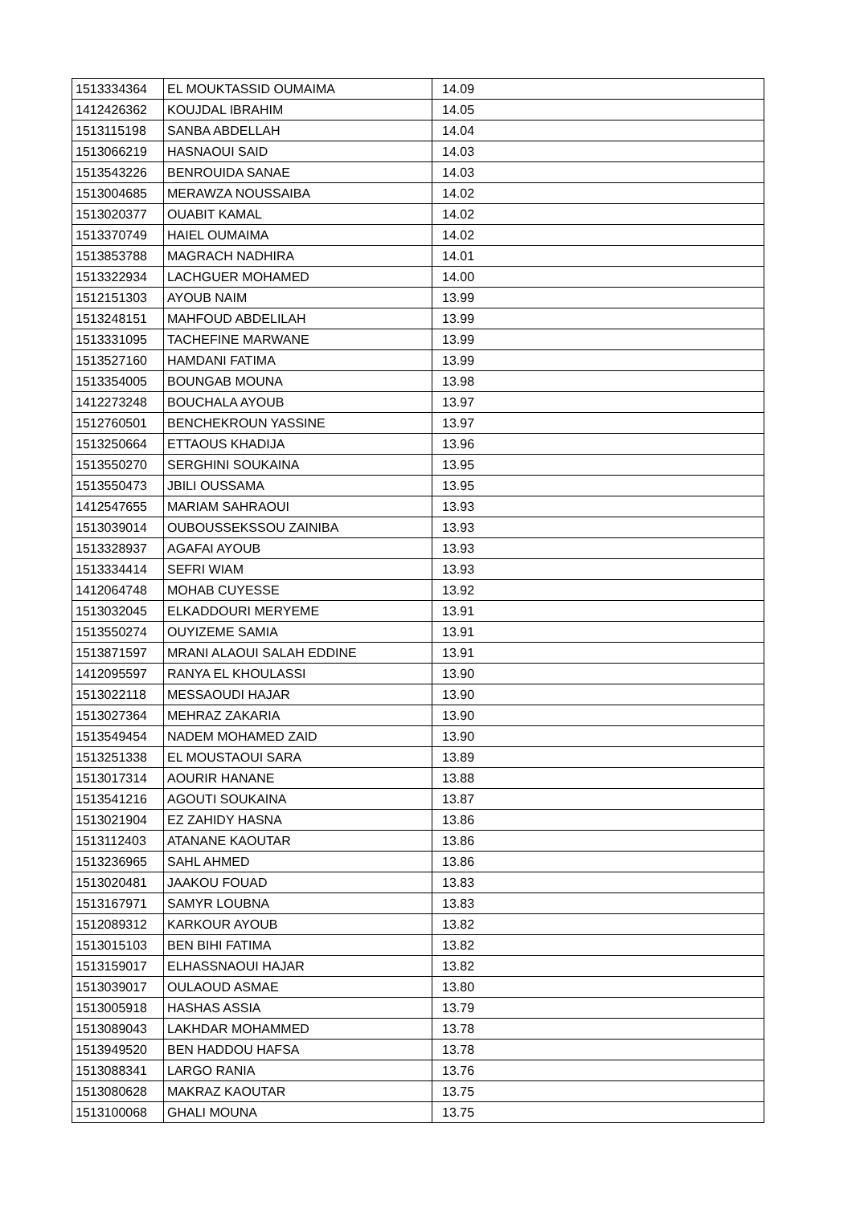| 1513334364 | EL MOUKTASSID OUMAIMA | 14.09 |
| 1412426362 | KOUJDAL IBRAHIM | 14.05 |
| 1513115198 | SANBA ABDELLAH | 14.04 |
| 1513066219 | HASNAOUI SAID | 14.03 |
| 1513543226 | BENROUIDA SANAE | 14.03 |
| 1513004685 | MERAWZA NOUSSAIBA | 14.02 |
| 1513020377 | OUABIT KAMAL | 14.02 |
| 1513370749 | HAIEL OUMAIMA | 14.02 |
| 1513853788 | MAGRACH NADHIRA | 14.01 |
| 1513322934 | LACHGUER MOHAMED | 14.00 |
| 1512151303 | AYOUB NAIM | 13.99 |
| 1513248151 | MAHFOUD ABDELILAH | 13.99 |
| 1513331095 | TACHEFINE MARWANE | 13.99 |
| 1513527160 | HAMDANI FATIMA | 13.99 |
| 1513354005 | BOUNGAB MOUNA | 13.98 |
| 1412273248 | BOUCHALA AYOUB | 13.97 |
| 1512760501 | BENCHEKROUN YASSINE | 13.97 |
| 1513250664 | ETTAOUS KHADIJA | 13.96 |
| 1513550270 | SERGHINI SOUKAINA | 13.95 |
| 1513550473 | JBILI OUSSAMA | 13.95 |
| 1412547655 | MARIAM SAHRAOUI | 13.93 |
| 1513039014 | OUBOUSSEKSSOU ZAINIBA | 13.93 |
| 1513328937 | AGAFAI AYOUB | 13.93 |
| 1513334414 | SEFRI WIAM | 13.93 |
| 1412064748 | MOHAB CUYESSE | 13.92 |
| 1513032045 | ELKADDOURI MERYEME | 13.91 |
| 1513550274 | OUYIZEME SAMIA | 13.91 |
| 1513871597 | MRANI ALAOUI SALAH EDDINE | 13.91 |
| 1412095597 | RANYA EL KHOULASSI | 13.90 |
| 1513022118 | MESSAOUDI HAJAR | 13.90 |
| 1513027364 | MEHRAZ ZAKARIA | 13.90 |
| 1513549454 | NADEM MOHAMED ZAID | 13.90 |
| 1513251338 | EL MOUSTAOUI SARA | 13.89 |
| 1513017314 | AOURIR HANANE | 13.88 |
| 1513541216 | AGOUTI SOUKAINA | 13.87 |
| 1513021904 | EZ ZAHIDY HASNA | 13.86 |
| 1513112403 | ATANANE KAOUTAR | 13.86 |
| 1513236965 | SAHL AHMED | 13.86 |
| 1513020481 | JAAKOU FOUAD | 13.83 |
| 1513167971 | SAMYR LOUBNA | 13.83 |
| 1512089312 | KARKOUR AYOUB | 13.82 |
| 1513015103 | BEN BIHI FATIMA | 13.82 |
| 1513159017 | ELHASSNAOUI HAJAR | 13.82 |
| 1513039017 | OULAOUD ASMAE | 13.80 |
| 1513005918 | HASHAS ASSIA | 13.79 |
| 1513089043 | LAKHDAR MOHAMMED | 13.78 |
| 1513949520 | BEN HADDOU HAFSA | 13.78 |
| 1513088341 | LARGO RANIA | 13.76 |
| 1513080628 | MAKRAZ KAOUTAR | 13.75 |
| 1513100068 | GHALI MOUNA | 13.75 |